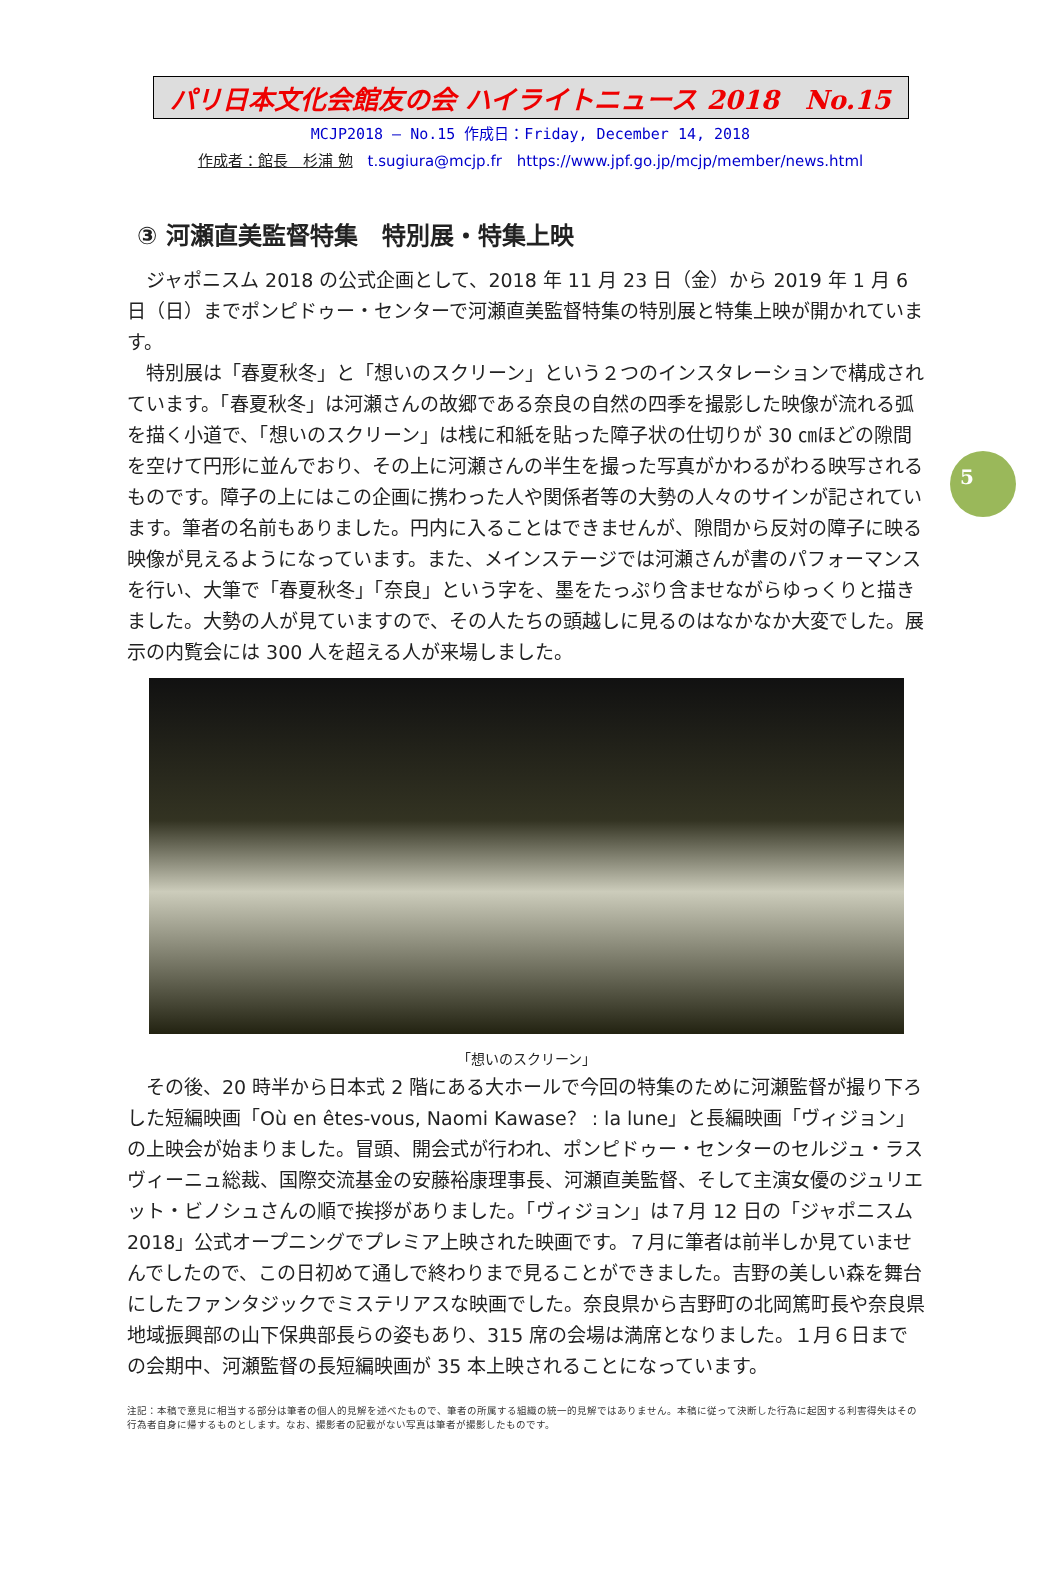パリ日本文化会館友の会 ハイライトニュース 2018　No.15
MCJP2018 — No.15 作成日：Friday, December 14, 2018
作成者：館長　杉浦 勉　t.sugiura@mcjp.fr　https://www.jpf.go.jp/mcjp/member/news.html
5
③ 河瀬直美監督特集　特別展・特集上映
ジャポニスム 2018 の公式企画として、2018 年 11 月 23 日（金）から 2019 年 1 月 6 日（日）までポンピドゥー・センターで河瀬直美監督特集の特別展と特集上映が開かれています。
特別展は「春夏秋冬」と「想いのスクリーン」という２つのインスタレーションで構成されています。「春夏秋冬」は河瀬さんの故郷である奈良の自然の四季を撮影した映像が流れる弧を描く小道で、「想いのスクリーン」は桟に和紙を貼った障子状の仕切りが 30 ㎝ほどの隙間を空けて円形に並んでおり、その上に河瀬さんの半生を撮った写真がかわるがわる映写されるものです。障子の上にはこの企画に携わった人や関係者等の大勢の人々のサインが記されています。筆者の名前もありました。円内に入ることはできませんが、隙間から反対の障子に映る映像が見えるようになっています。また、メインステージでは河瀬さんが書のパフォーマンスを行い、大筆で「春夏秋冬」「奈良」という字を、墨をたっぷり含ませながらゆっくりと描きました。大勢の人が見ていますので、その人たちの頭越しに見るのはなかなか大変でした。展示の内覧会には 300 人を超える人が来場しました。
「想いのスクリーン」
その後、20 時半から日本式 2 階にある大ホールで今回の特集のために河瀬監督が撮り下ろした短編映画「Où en êtes-vous, Naomi Kawase？ : la lune」と長編映画「ヴィジョン」の上映会が始まりました。冒頭、開会式が行われ、ポンピドゥー・センターのセルジュ・ラスヴィーニュ総裁、国際交流基金の安藤裕康理事長、河瀬直美監督、そして主演女優のジュリエット・ビノシュさんの順で挨拶がありました。「ヴィジョン」は７月 12 日の「ジャポニスム 2018」公式オープニングでプレミア上映された映画です。７月に筆者は前半しか見ていませんでしたので、この日初めて通しで終わりまで見ることができました。吉野の美しい森を舞台にしたファンタジックでミステリアスな映画でした。奈良県から吉野町の北岡篤町長や奈良県地域振興部の山下保典部長らの姿もあり、315 席の会場は満席となりました。１月６日までの会期中、河瀬監督の長短編映画が 35 本上映されることになっています。
注記：本稿で意見に相当する部分は筆者の個人的見解を述べたもので、筆者の所属する組織の統一的見解ではありません。本稿に従って決断した行為に起因する利害得失はその行為者自身に帰するものとします。なお、撮影者の記載がない写真は筆者が撮影したものです。